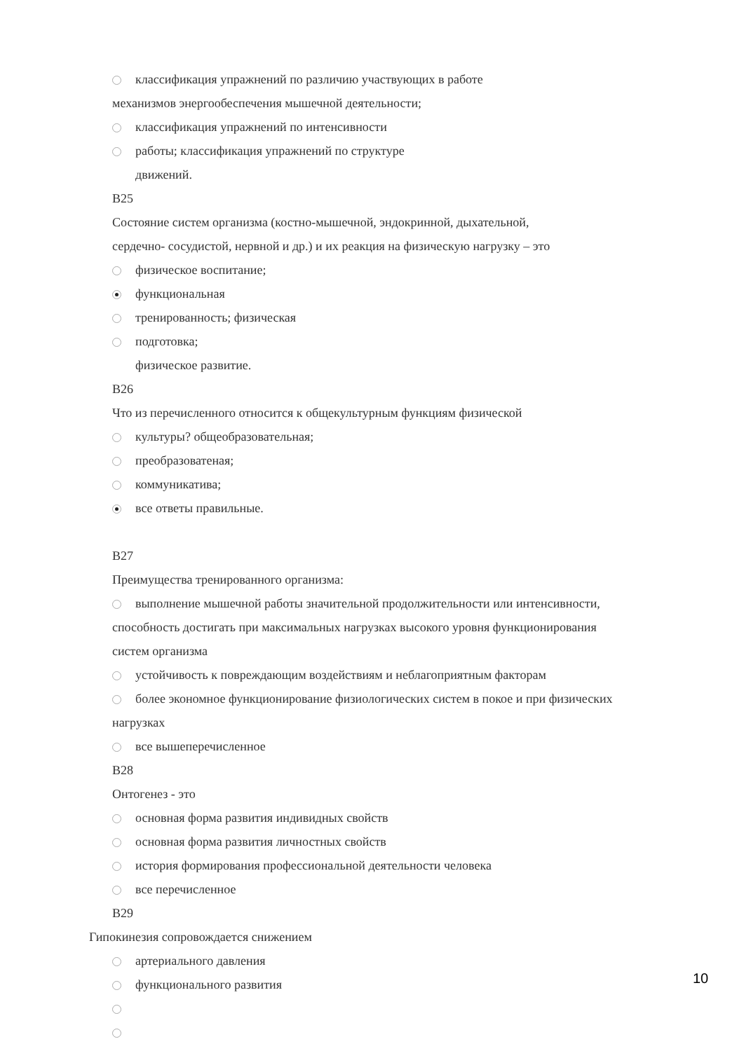классификация упражнений по различию участвующих в работе
механизмов энергообеспечения мышечной деятельности;
классификация упражнений по интенсивности
работы; классификация упражнений по структуре
движений.
В25
Состояние систем организма (костно-мышечной, эндокринной, дыхательной,
сердечно- сосудистой, нервной и др.) и их реакция на физическую нагрузку – это
физическое воспитание;
функциональная
тренированность; физическая
подготовка;
физическое развитие.
В26
Что из перечисленного относится к общекультурным функциям физической
культуры? общеобразовательная;
преобразоватеная;
коммуникатива;
все ответы правильные.
В27
Преимущества тренированного организма:
выполнение мышечной работы значительной продолжительности или интенсивности,
способность достигать при максимальных нагрузках высокого уровня функционирования
систем организма
устойчивость к повреждающим воздействиям и неблагоприятным факторам
более экономное функционирование физиологических систем в покое и при физических
нагрузках
все вышеперечисленное
В28
Онтогенез - это
основная форма развития индивидных свойств
основная форма развития личностных свойств
история формирования профессиональной деятельности человека
все перечисленное
В29
Гипокинезия сопровождается снижением
артериального давления
функционального развития
10